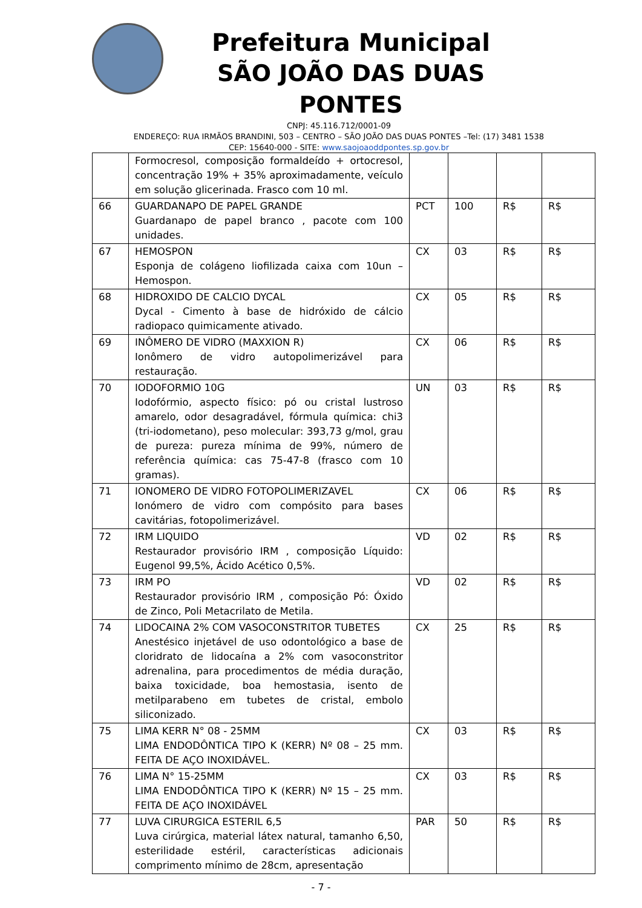Prefeitura Municipal
SÃO JOÃO DAS DUAS PONTES
CNPJ: 45.116.712/0001-09
ENDEREÇO: RUA IRMÃOS BRANDINI, 503 – CENTRO – SÃO JOÃO DAS DUAS PONTES –Tel: (17) 3481 1538
CEP: 15640-000 - SITE: www.saojoaoddpontes.sp.gov.br
| | Formocresol, composição formaldeído + ortocresol, concentração 19% + 35% aproximadamente, veículo em solução glicerinada. Frasco com 10 ml. | | | | |
| 66 | GUARDANAPO DE PAPEL GRANDE Guardanapo de papel branco , pacote com 100 unidades. | PCT | 100 | R$ | R$ |
| 67 | HEMOSPON Esponja de colágeno liofilizada caixa com 10un – Hemospon. | CX | 03 | R$ | R$ |
| 68 | HIDROXIDO DE CALCIO DYCAL Dycal - Cimento à base de hidróxido de cálcio radiopaco quimicamente ativado. | CX | 05 | R$ | R$ |
| 69 | INÔMERO DE VIDRO (MAXXION R) Ionômero de vidro autopolimerizável para restauração. | CX | 06 | R$ | R$ |
| 70 | IODOFORMIO 10G Iodofórmio, aspecto físico: pó ou cristal lustroso amarelo, odor desagradável, fórmula química: chi3 (tri-iodometano), peso molecular: 393,73 g/mol, grau de pureza: pureza mínima de 99%, número de referência química: cas 75-47-8 (frasco com 10 gramas). | UN | 03 | R$ | R$ |
| 71 | IONOMERO DE VIDRO FOTOPOLIMERIZAVEL Ionómero de vidro com compósito para bases cavitárias, fotopolimerizável. | CX | 06 | R$ | R$ |
| 72 | IRM LIQUIDO Restaurador provisório IRM , composição Líquido: Eugenol 99,5%, Ácido Acético 0,5%. | VD | 02 | R$ | R$ |
| 73 | IRM PO Restaurador provisório IRM , composição Pó: Óxido de Zinco, Poli Metacrilato de Metila. | VD | 02 | R$ | R$ |
| 74 | LIDOCAINA 2% COM VASOCONSTRITOR TUBETES Anestésico injetável de uso odontológico a base de cloridrato de lidocaína a 2% com vasoconstritor adrenalina, para procedimentos de média duração, baixa toxicidade, boa hemostasia, isento de metilparabeno em tubetes de cristal, embolo siliconizado. | CX | 25 | R$ | R$ |
| 75 | LIMA KERR N° 08 - 25MM LIMA ENDODÔNTICA TIPO K (KERR) Nº 08 – 25 mm. FEITA DE AÇO INOXIDÁVEL. | CX | 03 | R$ | R$ |
| 76 | LIMA N° 15-25MM LIMA ENDODÔNTICA TIPO K (KERR) Nº 15 – 25 mm. FEITA DE AÇO INOXIDÁVEL | CX | 03 | R$ | R$ |
| 77 | LUVA CIRURGICA ESTERIL 6,5 Luva cirúrgica, material látex natural, tamanho 6,50, esterilidade estéril, características adicionais comprimento mínimo de 28cm, apresentação | PAR | 50 | R$ | R$ |
- 7 -